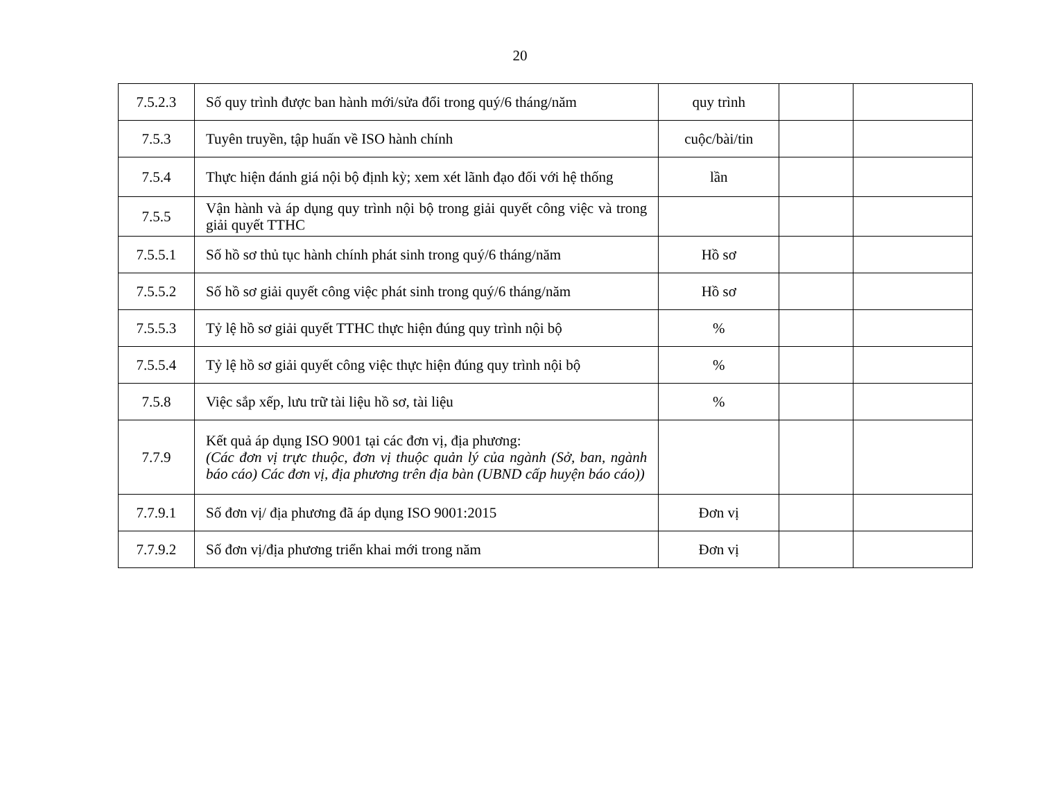20
| 7.5.2.3 | Số quy trình được ban hành mới/sửa đổi trong quý/6 tháng/năm | quy trình | | |
| 7.5.3 | Tuyên truyền, tập huấn về ISO hành chính | cuộc/bài/tin | | |
| 7.5.4 | Thực hiện đánh giá nội bộ định kỳ; xem xét lãnh đạo đối với hệ thống | lần | | |
| 7.5.5 | Vận hành và áp dụng quy trình nội bộ trong giải quyết công việc và trong giải quyết TTHC | | | |
| 7.5.5.1 | Số hồ sơ thủ tục hành chính phát sinh trong quý/6 tháng/năm | Hồ sơ | | |
| 7.5.5.2 | Số hồ sơ giải quyết công việc phát sinh trong quý/6 tháng/năm | Hồ sơ | | |
| 7.5.5.3 | Tỷ lệ hồ sơ giải quyết TTHC thực hiện đúng quy trình nội bộ | % | | |
| 7.5.5.4 | Tỷ lệ hồ sơ giải quyết công việc thực hiện đúng quy trình nội bộ | % | | |
| 7.5.8 | Việc sắp xếp, lưu trữ tài liệu hồ sơ, tài liệu | % | | |
| 7.7.9 | Kết quả áp dụng ISO 9001 tại các đơn vị, địa phương: (Các đơn vị trực thuộc, đơn vị thuộc quản lý của ngành (Sở, ban, ngành báo cáo) Các đơn vị, địa phương trên địa bàn (UBND cấp huyện báo cáo)) | | | |
| 7.7.9.1 | Số đơn vị/ địa phương đã áp dụng ISO 9001:2015 | Đơn vị | | |
| 7.7.9.2 | Số đơn vị/địa phương triển khai mới trong năm | Đơn vị | | |